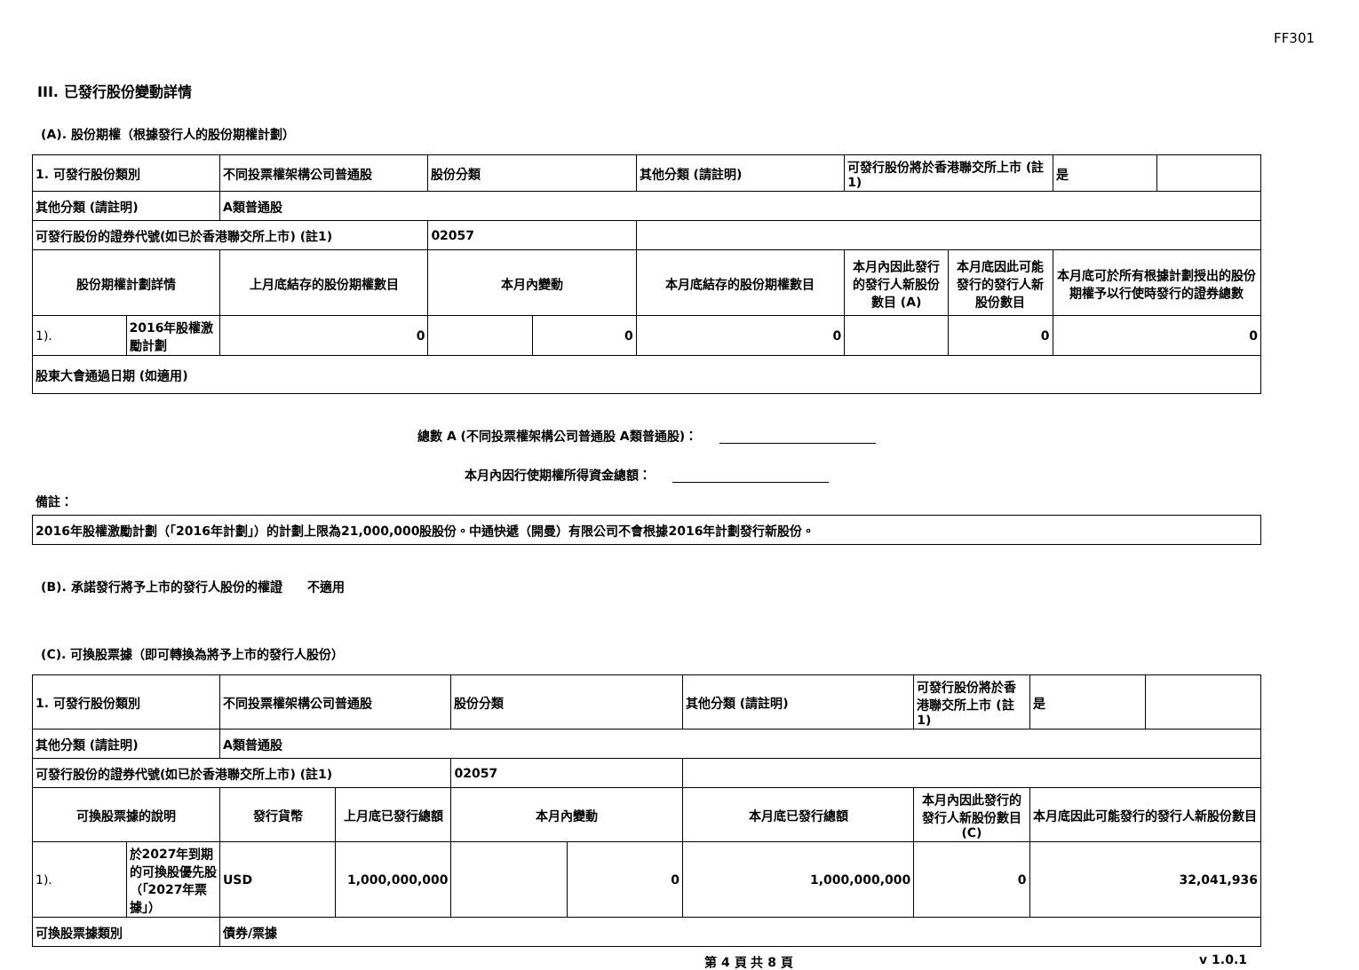FF301
III. 已發行股份變動詳情
(A). 股份期權（根據發行人的股份期權計劃）
| 1. 可發行股份類別 | | 不同投票權架構公司普通股 | 股份分類 | | 其他分類 (請註明) | 可發行股份將於香港聯交所上市 (註1) | | 是 | |
| 其他分類 (請註明) | | A類普通股 | | | | | | | |
| 可發行股份的證券代號(如已於香港聯交所上市) (註1) | | | 02057 | | | | | | |
| 股份期權計劃詳情 | | 上月底結存的股份期權數目 | 本月內變動 | | 本月底結存的股份期權數目 | 本月內因此發行的發行人新股份數目 (A) | 本月底因此可能發行的發行人新股份數目 | 本月底可於所有根據計劃授出的股份期權予以行使時發行的證券總數 | |
| 1). | 2016年股權激勵計劃 | 0 | | 0 | 0 | | 0 | 0 | |
| 股東大會通過日期 (如適用) | | | | | | | | | |
總數 A (不同投票權架構公司普通股 A類普通股)：
本月內因行使期權所得資金總額：
備註：
| 2016年股權激勵計劃（「2016年計劃」）的計劃上限為21,000,000股股份。中通快遞（開曼）有限公司不會根據2016年計劃發行新股份。 |
(B). 承諾發行將予上市的發行人股份的權證　　不適用
(C). 可換股票據（即可轉換為將予上市的發行人股份）
| 1. 可發行股份類別 | | 不同投票權架構公司普通股 | | 股份分類 | | 其他分類 (請註明) | 可發行股份將於香港聯交所上市 (註1) | 是 | |
| 其他分類 (請註明) | | A類普通股 | | | | | | | |
| 可發行股份的證券代號(如已於香港聯交所上市) (註1) | | | | 02057 | | | | | |
| 可換股票據的說明 | | 發行貨幣 | 上月底已發行總額 | 本月內變動 | | 本月底已發行總額 | 本月內因此發行的發行人新股份數目 (C) | 本月底因此可能發行的發行人新股份數目 | |
| 1). | 於2027年到期的可換股優先股（「2027年票據」） | USD | 1,000,000,000 | | 0 | 1,000,000,000 | 0 | 32,041,936 | |
| 可換股票據類別 | | 債券/票據 | | | | | | | |
第 4 頁 共 8 頁 v 1.0.1